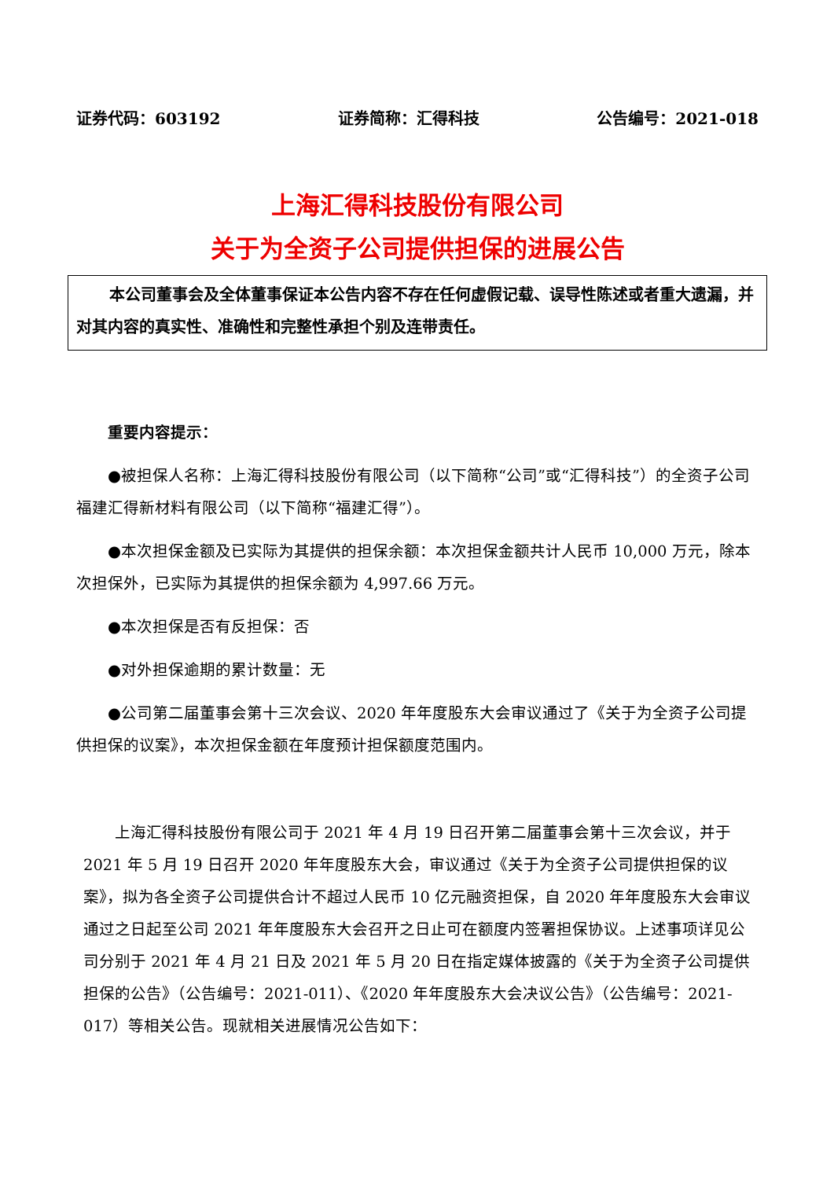证券代码：603192 证券简称：汇得科技 公告编号：2021-018
上海汇得科技股份有限公司
关于为全资子公司提供担保的进展公告
本公司董事会及全体董事保证本公告内容不存在任何虚假记载、误导性陈述或者重大遗漏，并对其内容的真实性、准确性和完整性承担个别及连带责任。
重要内容提示：
●被担保人名称：上海汇得科技股份有限公司（以下简称“公司”或“汇得科技”）的全资子公司福建汇得新材料有限公司（以下简称“福建汇得”）。
●本次担保金额及已实际为其提供的担保余额：本次担保金额共计人民币 10,000 万元，除本次担保外，已实际为其提供的担保余额为 4,997.66 万元。
●本次担保是否有反担保：否
●对外担保逾期的累计数量：无
●公司第二届董事会第十三次会议、2020 年年度股东大会审议通过了《关于为全资子公司提供担保的议案》，本次担保金额在年度预计担保额度范围内。
上海汇得科技股份有限公司于 2021 年 4 月 19 日召开第二届董事会第十三次会议，并于 2021 年 5 月 19 日召开 2020 年年度股东大会，审议通过《关于为全资子公司提供担保的议案》，拟为各全资子公司提供合计不超过人民币 10 亿元融资担保，自 2020 年年度股东大会审议通过之日起至公司 2021 年年度股东大会召开之日止可在额度内签署担保协议。上述事项详见公司分别于 2021 年 4 月 21 日及 2021 年 5 月 20 日在指定媒体披露的《关于为全资子公司提供担保的公告》（公告编号：2021-011）、《2020 年年度股东大会决议公告》（公告编号：2021-017）等相关公告。现就相关进展情况公告如下：